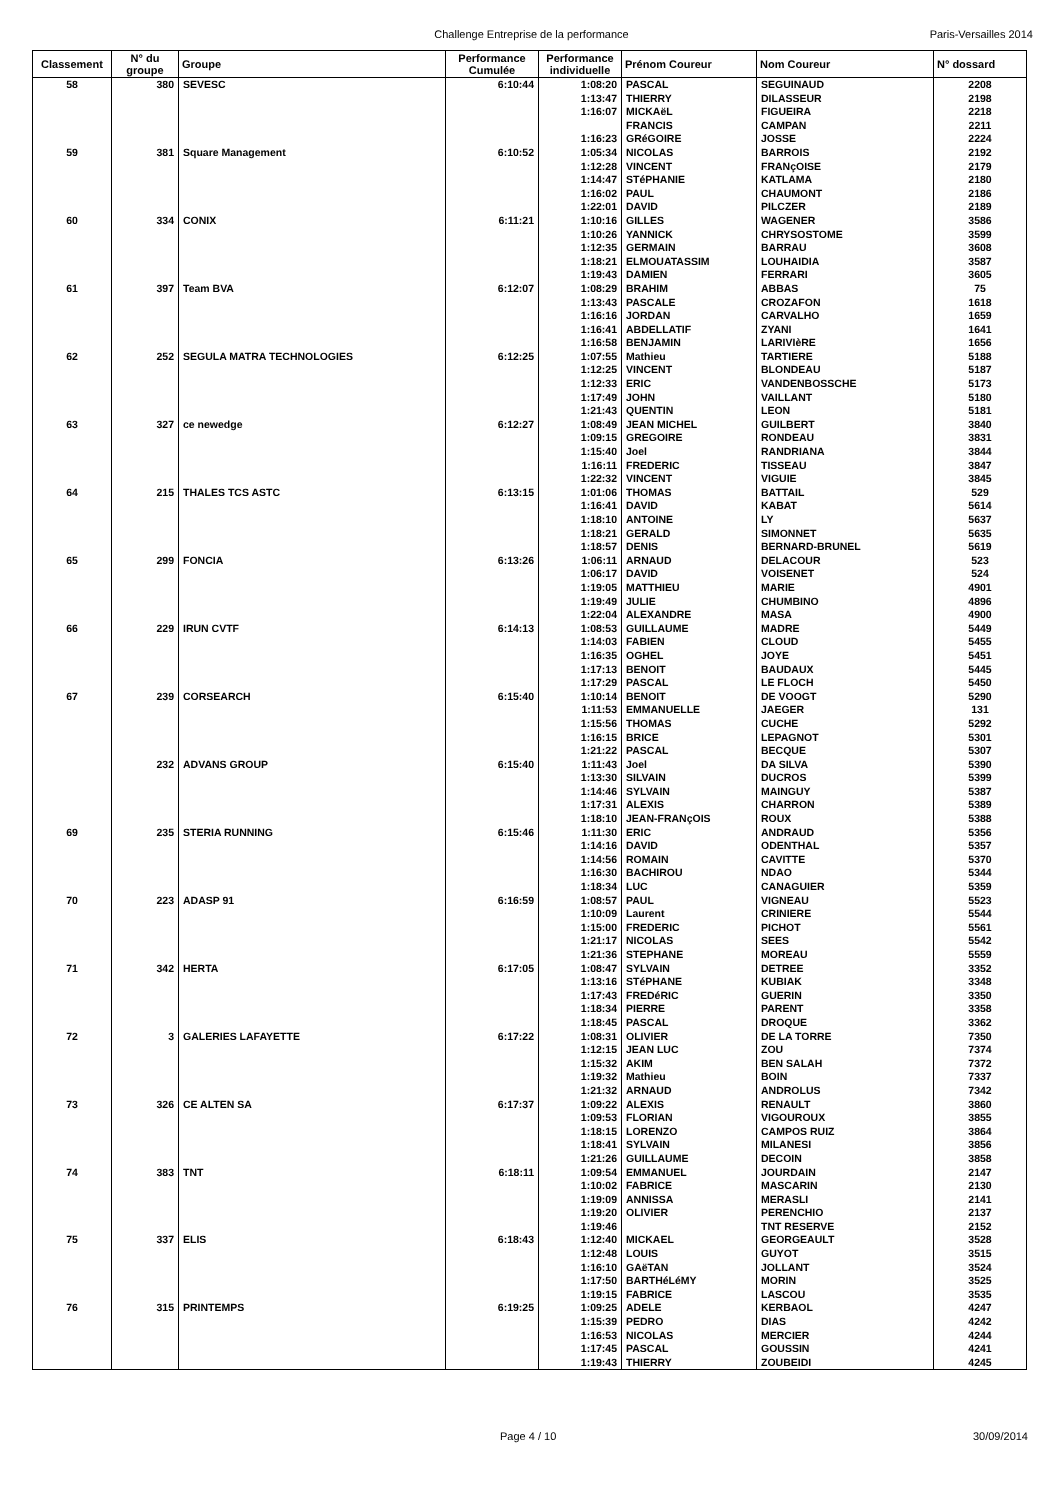Challenge Entreprise de la performance Paris-Versailles 2014
| Classement | N° du groupe | Groupe | Performance Cumulée | Performance individuelle | Prénom Coureur | Nom Coureur | N° dossard |
| --- | --- | --- | --- | --- | --- | --- | --- |
| 58 | 380 | SEVESC | 6:10:44 | 1:08:20 | PASCAL | SEGUINAUD | 2208 |
| | | | | 1:13:47 | THIERRY | DILASSEUR | 2198 |
| | | | | 1:16:07 | MICKAëL | FIGUEIRA | 2218 |
| | | | | | FRANCIS | CAMPAN | 2211 |
| | | | | 1:16:23 | GRéGOIRE | JOSSE | 2224 |
| 59 | 381 | Square Management | 6:10:52 | 1:05:34 | NICOLAS | BARROIS | 2192 |
| | | | | 1:12:28 | VINCENT | FRANçOISE | 2179 |
| | | | | 1:14:47 | STéPHANIE | KATLAMA | 2180 |
| | | | | 1:16:02 | PAUL | CHAUMONT | 2186 |
| | | | | 1:22:01 | DAVID | PILCZER | 2189 |
| 60 | 334 | CONIX | 6:11:21 | 1:10:16 | GILLES | WAGENER | 3586 |
| | | | | 1:10:26 | YANNICK | CHRYSOSTOME | 3599 |
| | | | | 1:12:35 | GERMAIN | BARRAU | 3608 |
| | | | | 1:18:21 | ELMOUATASSIM | LOUHAIDIA | 3587 |
| | | | | 1:19:43 | DAMIEN | FERRARI | 3605 |
| 61 | 397 | Team BVA | 6:12:07 | 1:08:29 | BRAHIM | ABBAS | 75 |
| | | | | 1:13:43 | PASCALE | CROZAFON | 1618 |
| | | | | 1:16:16 | JORDAN | CARVALHO | 1659 |
| | | | | 1:16:41 | ABDELLATIF | ZYANI | 1641 |
| | | | | 1:16:58 | BENJAMIN | LARIVIèRE | 1656 |
| 62 | 252 | SEGULA MATRA TECHNOLOGIES | 6:12:25 | 1:07:55 | Mathieu | TARTIERE | 5188 |
| | | | | 1:12:25 | VINCENT | BLONDEAU | 5187 |
| | | | | 1:12:33 | ERIC | VANDENBOSSCHE | 5173 |
| | | | | 1:17:49 | JOHN | VAILLANT | 5180 |
| | | | | 1:21:43 | QUENTIN | LEON | 5181 |
| 63 | 327 | ce newedge | 6:12:27 | 1:08:49 | JEAN MICHEL | GUILBERT | 3840 |
| | | | | 1:09:15 | GREGOIRE | RONDEAU | 3831 |
| | | | | 1:15:40 | Joel | RANDRIANA | 3844 |
| | | | | 1:16:11 | FREDERIC | TISSEAU | 3847 |
| | | | | 1:22:32 | VINCENT | VIGUIE | 3845 |
| 64 | 215 | THALES TCS ASTC | 6:13:15 | 1:01:06 | THOMAS | BATTAIL | 529 |
| | | | | 1:16:41 | DAVID | KABAT | 5614 |
| | | | | 1:18:10 | ANTOINE | LY | 5637 |
| | | | | 1:18:21 | GERALD | SIMONNET | 5635 |
| | | | | 1:18:57 | DENIS | BERNARD-BRUNEL | 5619 |
| 65 | 299 | FONCIA | 6:13:26 | 1:06:11 | ARNAUD | DELACOUR | 523 |
| | | | | 1:06:17 | DAVID | VOISENET | 524 |
| | | | | 1:19:05 | MATTHIEU | MARIE | 4901 |
| | | | | 1:19:49 | JULIE | CHUMBINO | 4896 |
| | | | | 1:22:04 | ALEXANDRE | MASA | 4900 |
| 66 | 229 | IRUN CVTF | 6:14:13 | 1:08:53 | GUILLAUME | MADRE | 5449 |
| | | | | 1:14:03 | FABIEN | CLOUD | 5455 |
| | | | | 1:16:35 | OGHEL | JOYE | 5451 |
| | | | | 1:17:13 | BENOIT | BAUDAUX | 5445 |
| | | | | 1:17:29 | PASCAL | LE FLOCH | 5450 |
| 67 | 239 | CORSEARCH | 6:15:40 | 1:10:14 | BENOIT | DE VOOGT | 5290 |
| | | | | 1:11:53 | EMMANUELLE | JAEGER | 131 |
| | | | | 1:15:56 | THOMAS | CUCHE | 5292 |
| | | | | 1:16:15 | BRICE | LEPAGNOT | 5301 |
| | | | | 1:21:22 | PASCAL | BECQUE | 5307 |
| | 232 | ADVANS GROUP | 6:15:40 | 1:11:43 | Joel | DA SILVA | 5390 |
| | | | | 1:13:30 | SILVAIN | DUCROS | 5399 |
| | | | | 1:14:46 | SYLVAIN | MAINGUY | 5387 |
| | | | | 1:17:31 | ALEXIS | CHARRON | 5389 |
| | | | | 1:18:10 | JEAN-FRANçOIS | ROUX | 5388 |
| 69 | 235 | STERIA RUNNING | 6:15:46 | 1:11:30 | ERIC | ANDRAUD | 5356 |
| | | | | 1:14:16 | DAVID | ODENTHAL | 5357 |
| | | | | 1:14:56 | ROMAIN | CAVITTE | 5370 |
| | | | | 1:16:30 | BACHIROU | NDAO | 5344 |
| | | | | 1:18:34 | LUC | CANAGUIER | 5359 |
| 70 | 223 | ADASP 91 | 6:16:59 | 1:08:57 | PAUL | VIGNEAU | 5523 |
| | | | | 1:10:09 | Laurent | CRINIERE | 5544 |
| | | | | 1:15:00 | FREDERIC | PICHOT | 5561 |
| | | | | 1:21:17 | NICOLAS | SEES | 5542 |
| | | | | 1:21:36 | STEPHANE | MOREAU | 5559 |
| 71 | 342 | HERTA | 6:17:05 | 1:08:47 | SYLVAIN | DETREE | 3352 |
| | | | | 1:13:16 | STéPHANE | KUBIAK | 3348 |
| | | | | 1:17:43 | FREDéRIC | GUERIN | 3350 |
| | | | | 1:18:34 | PIERRE | PARENT | 3358 |
| | | | | 1:18:45 | PASCAL | DROQUE | 3362 |
| 72 | 3 | GALERIES LAFAYETTE | 6:17:22 | 1:08:31 | OLIVIER | DE LA TORRE | 7350 |
| | | | | 1:12:15 | JEAN LUC | ZOU | 7374 |
| | | | | 1:15:32 | AKIM | BEN SALAH | 7372 |
| | | | | 1:19:32 | Mathieu | BOIN | 7337 |
| | | | | 1:21:32 | ARNAUD | ANDROLUS | 7342 |
| 73 | 326 | CE ALTEN SA | 6:17:37 | 1:09:22 | ALEXIS | RENAULT | 3860 |
| | | | | 1:09:53 | FLORIAN | VIGOUROUX | 3855 |
| | | | | 1:18:15 | LORENZO | CAMPOS RUIZ | 3864 |
| | | | | 1:18:41 | SYLVAIN | MILANESI | 3856 |
| | | | | 1:21:26 | GUILLAUME | DECOIN | 3858 |
| 74 | 383 | TNT | 6:18:11 | 1:09:54 | EMMANUEL | JOURDAIN | 2147 |
| | | | | 1:10:02 | FABRICE | MASCARIN | 2130 |
| | | | | 1:19:09 | ANNISSA | MERASLI | 2141 |
| | | | | 1:19:20 | OLIVIER | PERENCHIO | 2137 |
| | | | | 1:19:46 | | TNT RESERVE | 2152 |
| 75 | 337 | ELIS | 6:18:43 | 1:12:40 | MICKAEL | GEORGEAULT | 3528 |
| | | | | 1:12:48 | LOUIS | GUYOT | 3515 |
| | | | | 1:16:10 | GAëTAN | JOLLANT | 3524 |
| | | | | 1:17:50 | BARTHéLéMY | MORIN | 3525 |
| | | | | 1:19:15 | FABRICE | LASCOU | 3535 |
| 76 | 315 | PRINTEMPS | 6:19:25 | 1:09:25 | ADELE | KERBAOL | 4247 |
| | | | | 1:15:39 | PEDRO | DIAS | 4242 |
| | | | | 1:16:53 | NICOLAS | MERCIER | 4244 |
| | | | | 1:17:45 | PASCAL | GOUSSIN | 4241 |
| | | | | 1:19:43 | THIERRY | ZOUBEIDI | 4245 |
Page 4 / 10 30/09/2014